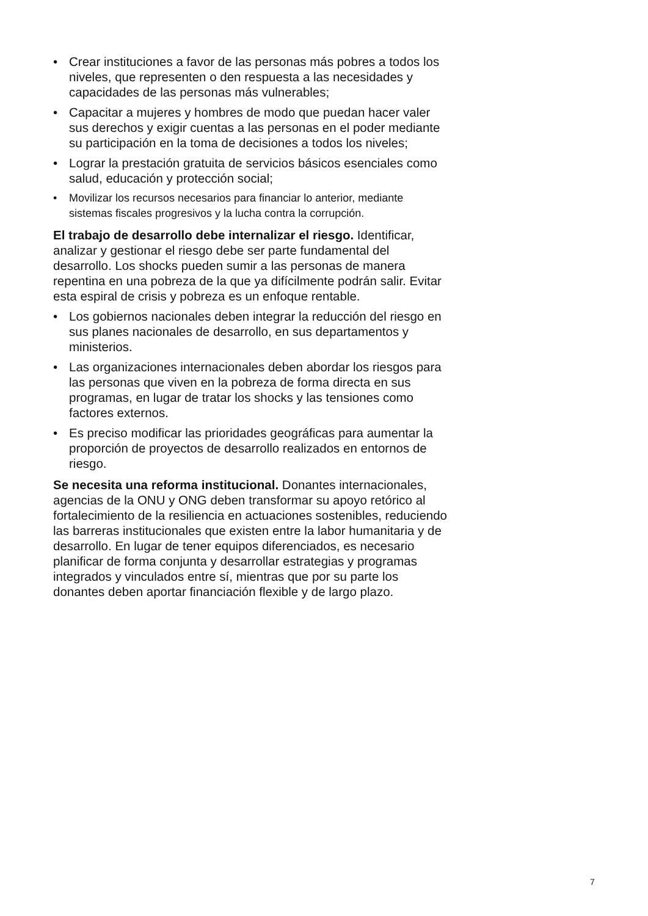• Crear instituciones a favor de las personas más pobres a todos los niveles, que representen o den respuesta a las necesidades y capacidades de las personas más vulnerables;
• Capacitar a mujeres y hombres de modo que puedan hacer valer sus derechos y exigir cuentas a las personas en el poder mediante su participación en la toma de decisiones a todos los niveles;
• Lograr la prestación gratuita de servicios básicos esenciales como salud, educación y protección social;
• Movilizar los recursos necesarios para financiar lo anterior, mediante sistemas fiscales progresivos y la lucha contra la corrupción.
El trabajo de desarrollo debe internalizar el riesgo. Identificar, analizar y gestionar el riesgo debe ser parte fundamental del desarrollo. Los shocks pueden sumir a las personas de manera repentina en una pobreza de la que ya difícilmente podrán salir. Evitar esta espiral de crisis y pobreza es un enfoque rentable.
• Los gobiernos nacionales deben integrar la reducción del riesgo en sus planes nacionales de desarrollo, en sus departamentos y ministerios.
• Las organizaciones internacionales deben abordar los riesgos para las personas que viven en la pobreza de forma directa en sus programas, en lugar de tratar los shocks y las tensiones como factores externos.
• Es preciso modificar las prioridades geográficas para aumentar la proporción de proyectos de desarrollo realizados en entornos de riesgo.
Se necesita una reforma institucional. Donantes internacionales, agencias de la ONU y ONG deben transformar su apoyo retórico al fortalecimiento de la resiliencia en actuaciones sostenibles, reduciendo las barreras institucionales que existen entre la labor humanitaria y de desarrollo. En lugar de tener equipos diferenciados, es necesario planificar de forma conjunta y desarrollar estrategias y programas integrados y vinculados entre sí, mientras que por su parte los donantes deben aportar financiación flexible y de largo plazo.
7